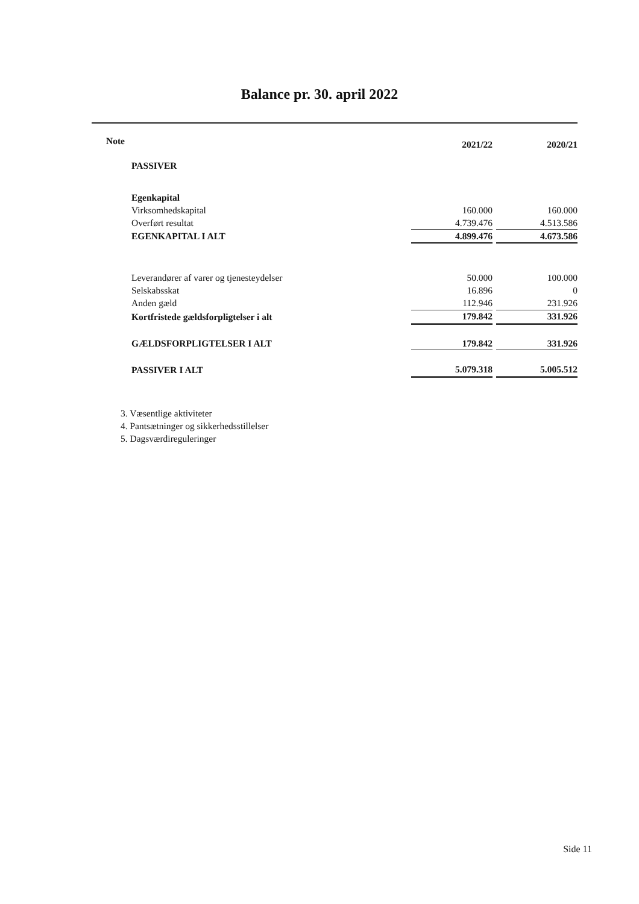Balance pr. 30. april 2022
| Note | 2021/22 | | 2020/21 |
| PASSIVER | | | |
| Egenkapital | | | |
| Virksomhedskapital | 160.000 | | 160.000 |
| Overført resultat | 4.739.476 | | 4.513.586 |
| EGENKAPITAL I ALT | 4.899.476 | | 4.673.586 |
| Leverandører af varer og tjenesteydelser | 50.000 | | 100.000 |
| Selskabsskat | 16.896 | | 0 |
| Anden gæld | 112.946 | | 231.926 |
| Kortfristede gældsforpligtelser i alt | 179.842 | | 331.926 |
| GÆLDSFORPLIGTELSER I ALT | 179.842 | | 331.926 |
| PASSIVER I ALT | 5.079.318 | | 5.005.512 |
3. Væsentlige aktiviteter
4. Pantsætninger og sikkerhedsstillelser
5. Dagsværdireguleringer
Side 11